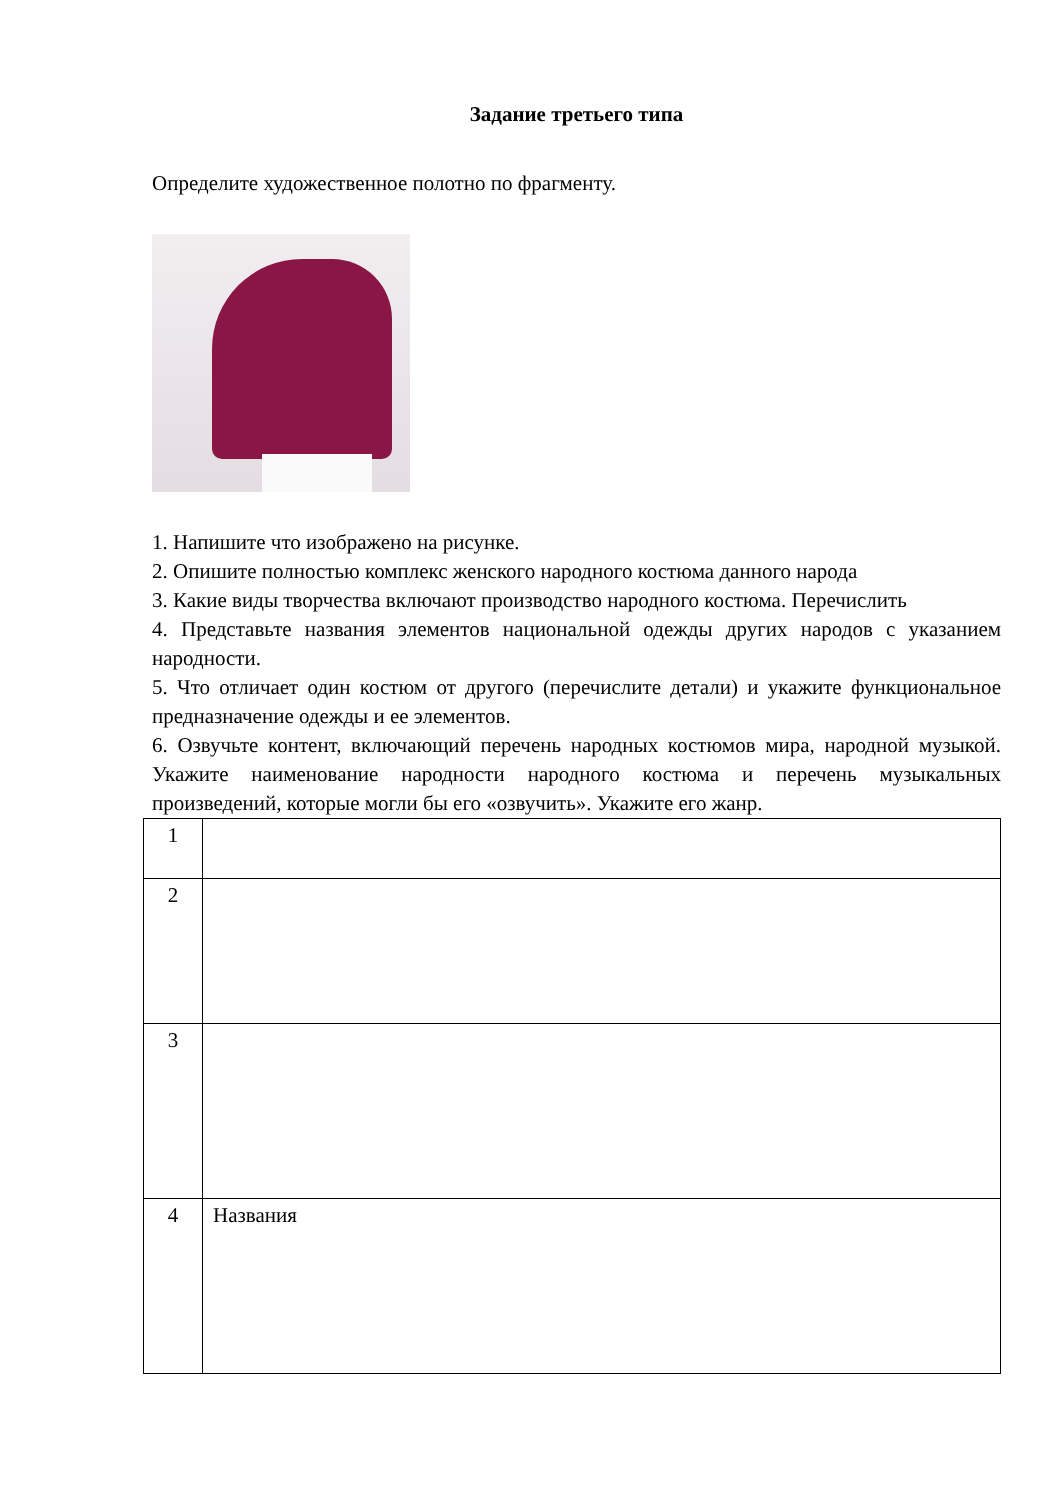Задание третьего типа
Определите художественное полотно по фрагменту.
1. Напишите что изображено на рисунке.
2. Опишите полностью комплекс женского народного костюма данного народа
3. Какие виды творчества включают производство народного костюма. Перечислить
4. Представьте названия элементов национальной одежды других народов с указанием народности.
5. Что отличает один костюм от другого (перечислите детали) и укажите функциональное предназначение одежды и ее элементов.
6. Озвучьте контент, включающий перечень народных костюмов мира, народной музыкой. Укажите наименование народности народного костюма и перечень музыкальных произведений, которые могли бы его «озвучить». Укажите его жанр.
| 1 | |
| 2 | |
| 3 | |
| 4 | Названия |